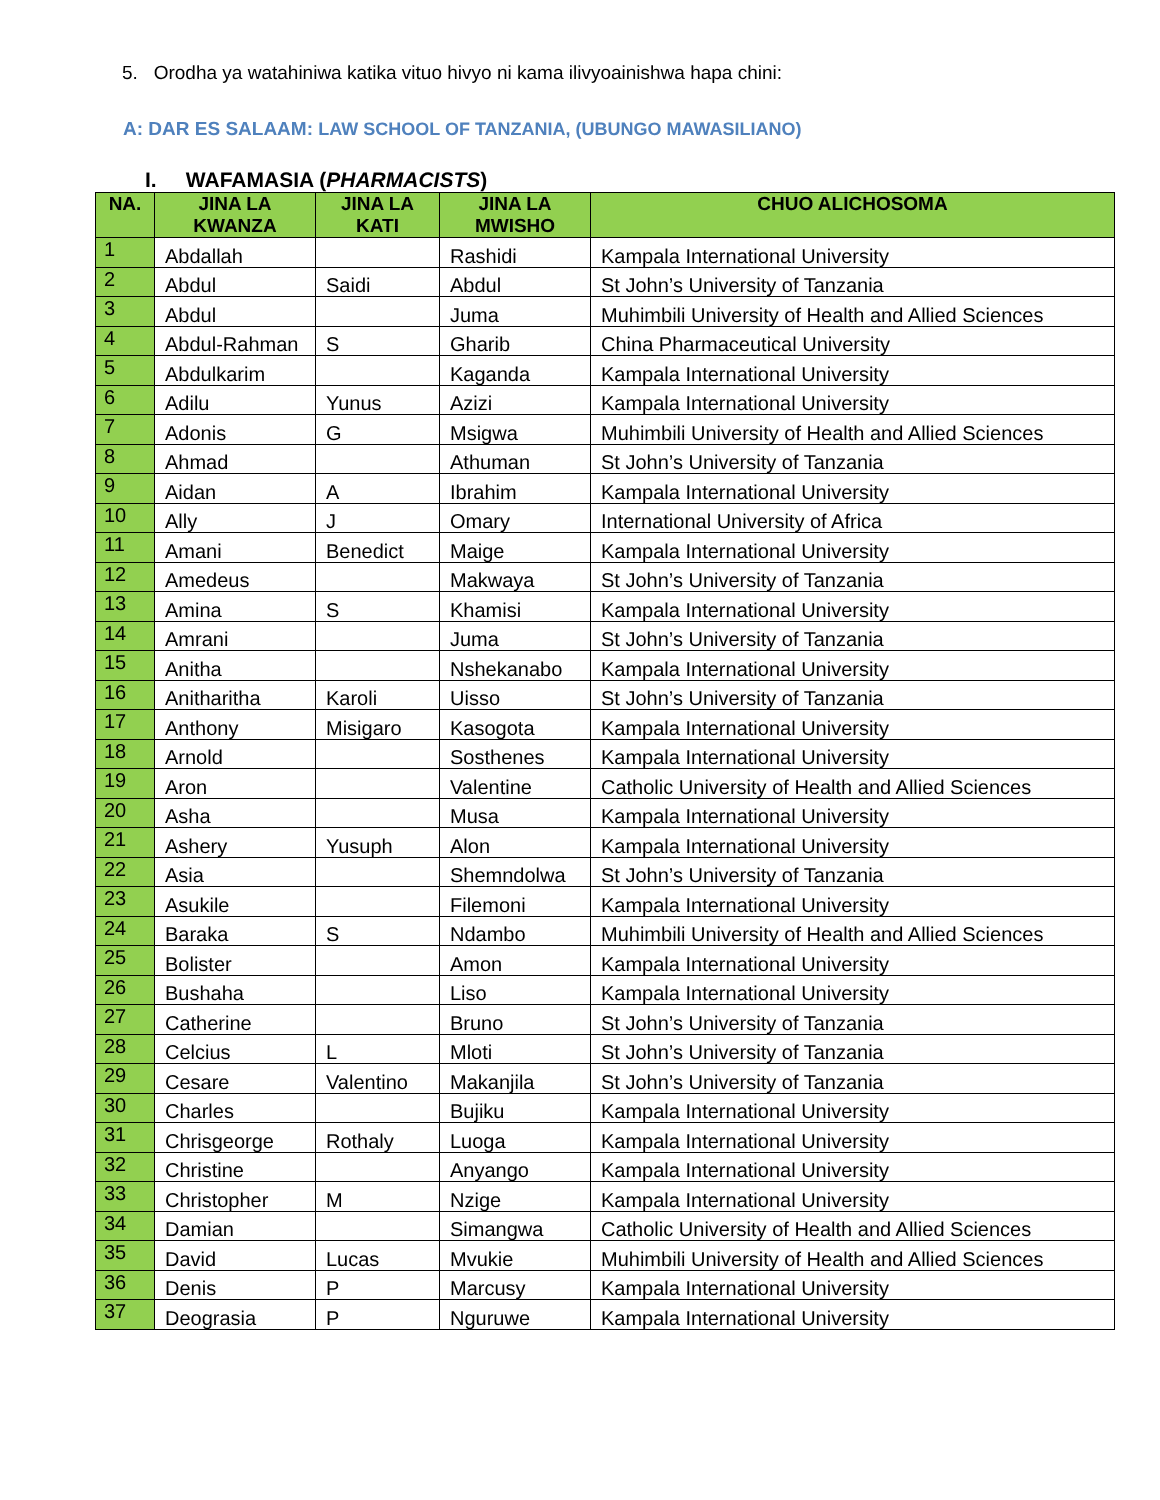5. Orodha ya watahiniwa katika vituo hivyo ni kama ilivyoainishwa hapa chini:
A: DAR ES SALAAM: LAW SCHOOL OF TANZANIA, (UBUNGO MAWASILIANO)
I. WAFAMASIA (PHARMACISTS)
| NA. | JINA LA KWANZA | JINA LA KATI | JINA LA MWISHO | CHUO ALICHOSOMA |
| --- | --- | --- | --- | --- |
| 1 | Abdallah | | Rashidi | Kampala International University |
| 2 | Abdul | Saidi | Abdul | St John’s University of Tanzania |
| 3 | Abdul | | Juma | Muhimbili University of Health and Allied Sciences |
| 4 | Abdul-Rahman | S | Gharib | China Pharmaceutical University |
| 5 | Abdulkarim | | Kaganda | Kampala International University |
| 6 | Adilu | Yunus | Azizi | Kampala International University |
| 7 | Adonis | G | Msigwa | Muhimbili University of Health and Allied Sciences |
| 8 | Ahmad | | Athuman | St John’s University of Tanzania |
| 9 | Aidan | A | Ibrahim | Kampala International University |
| 10 | Ally | J | Omary | International University of Africa |
| 11 | Amani | Benedict | Maige | Kampala International University |
| 12 | Amedeus | | Makwaya | St John’s University of Tanzania |
| 13 | Amina | S | Khamisi | Kampala International University |
| 14 | Amrani | | Juma | St John’s University of Tanzania |
| 15 | Anitha | | Nshekanabo | Kampala International University |
| 16 | Anitharitha | Karoli | Uisso | St John’s University of Tanzania |
| 17 | Anthony | Misigaro | Kasogota | Kampala International University |
| 18 | Arnold | | Sosthenes | Kampala International University |
| 19 | Aron | | Valentine | Catholic University of Health and Allied Sciences |
| 20 | Asha | | Musa | Kampala International University |
| 21 | Ashery | Yusuph | Alon | Kampala International University |
| 22 | Asia | | Shemndolwa | St John’s University of Tanzania |
| 23 | Asukile | | Filemoni | Kampala International University |
| 24 | Baraka | S | Ndambo | Muhimbili University of Health and Allied Sciences |
| 25 | Bolister | | Amon | Kampala International University |
| 26 | Bushaha | | Liso | Kampala International University |
| 27 | Catherine | | Bruno | St John’s University of Tanzania |
| 28 | Celcius | L | Mloti | St John’s University of Tanzania |
| 29 | Cesare | Valentino | Makanjila | St John’s University of Tanzania |
| 30 | Charles | | Bujiku | Kampala International University |
| 31 | Chrisgeorge | Rothaly | Luoga | Kampala International University |
| 32 | Christine | | Anyango | Kampala International University |
| 33 | Christopher | M | Nzige | Kampala International University |
| 34 | Damian | | Simangwa | Catholic University of Health and Allied Sciences |
| 35 | David | Lucas | Mvukie | Muhimbili University of Health and Allied Sciences |
| 36 | Denis | P | Marcusy | Kampala International University |
| 37 | Deograsia | P | Nguruwe | Kampala International University |